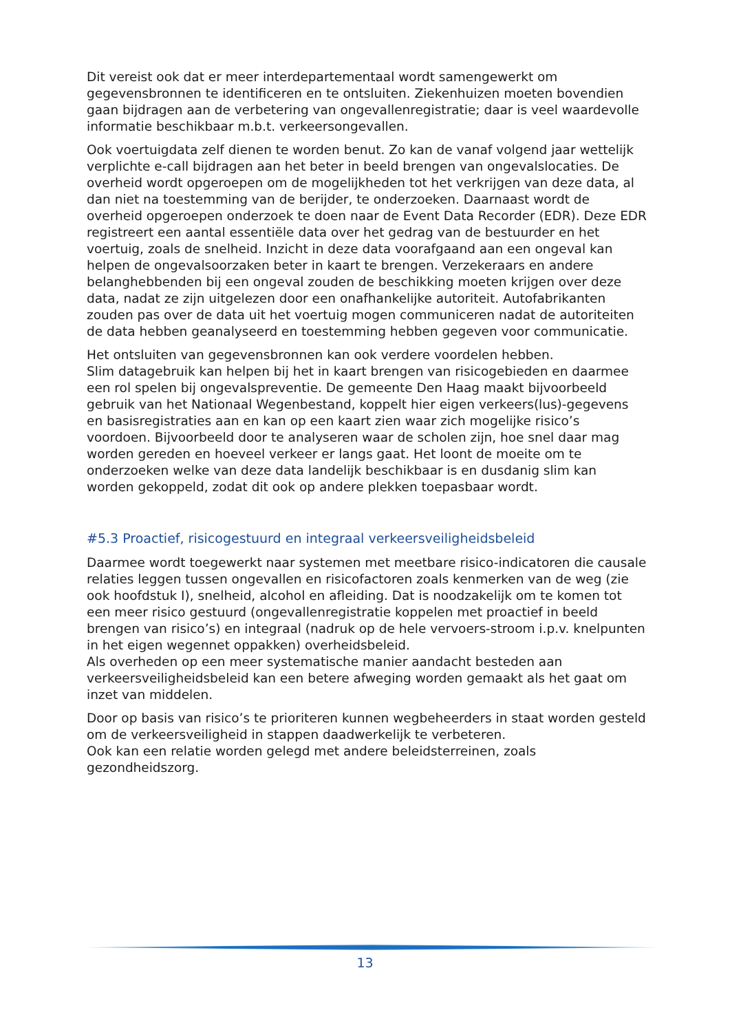Dit vereist ook dat er meer interdepartementaal wordt samengewerkt om gegevensbronnen te identificeren en te ontsluiten. Ziekenhuizen moeten bovendien gaan bijdragen aan de verbetering van ongevallenregistratie; daar is veel waardevolle informatie beschikbaar m.b.t. verkeersongevallen.
Ook voertuigdata zelf dienen te worden benut. Zo kan de vanaf volgend jaar wettelijk verplichte e-call bijdragen aan het beter in beeld brengen van ongevalslocaties. De overheid wordt opgeroepen om de mogelijkheden tot het verkrijgen van deze data, al dan niet na toestemming van de berijder, te onderzoeken. Daarnaast wordt de overheid opgeroepen onderzoek te doen naar de Event Data Recorder (EDR). Deze EDR registreert een aantal essentiële data over het gedrag van de bestuurder en het voertuig, zoals de snelheid. Inzicht in deze data voorafgaand aan een ongeval kan helpen de ongevalsoorzaken beter in kaart te brengen. Verzekeraars en andere belanghebbenden bij een ongeval zouden de beschikking moeten krijgen over deze data, nadat ze zijn uitgelezen door een onafhankelijke autoriteit. Autofabrikanten zouden pas over de data uit het voertuig mogen communiceren nadat de autoriteiten de data hebben geanalyseerd en toestemming hebben gegeven voor communicatie.
Het ontsluiten van gegevensbronnen kan ook verdere voordelen hebben.
Slim datagebruik kan helpen bij het in kaart brengen van risicogebieden en daarmee een rol spelen bij ongevalspreventie. De gemeente Den Haag maakt bijvoorbeeld gebruik van het Nationaal Wegenbestand, koppelt hier eigen verkeers(lus)-gegevens en basisregistraties aan en kan op een kaart zien waar zich mogelijke risico’s voordoen. Bijvoorbeeld door te analyseren waar de scholen zijn, hoe snel daar mag worden gereden en hoeveel verkeer er langs gaat. Het loont de moeite om te onderzoeken welke van deze data landelijk beschikbaar is en dusdanig slim kan worden gekoppeld, zodat dit ook op andere plekken toepasbaar wordt.
#5.3 Proactief, risicogestuurd en integraal verkeersveiligheidsbeleid
Daarmee wordt toegewerkt naar systemen met meetbare risico-indicatoren die causale relaties leggen tussen ongevallen en risicofactoren zoals kenmerken van de weg (zie ook hoofdstuk I), snelheid, alcohol en afleiding. Dat is noodzakelijk om te komen tot een meer risico gestuurd (ongevallenregistratie koppelen met proactief in beeld brengen van risico’s) en integraal (nadruk op de hele vervoers-stroom i.p.v. knelpunten in het eigen wegennet oppakken) overheidsbeleid.
Als overheden op een meer systematische manier aandacht besteden aan verkeersveiligheidsbeleid kan een betere afweging worden gemaakt als het gaat om inzet van middelen.
Door op basis van risico’s te prioriteren kunnen wegbeheerders in staat worden gesteld om de verkeersveiligheid in stappen daadwerkelijk te verbeteren.
Ook kan een relatie worden gelegd met andere beleidsterreinen, zoals gezondheidszorg.
13